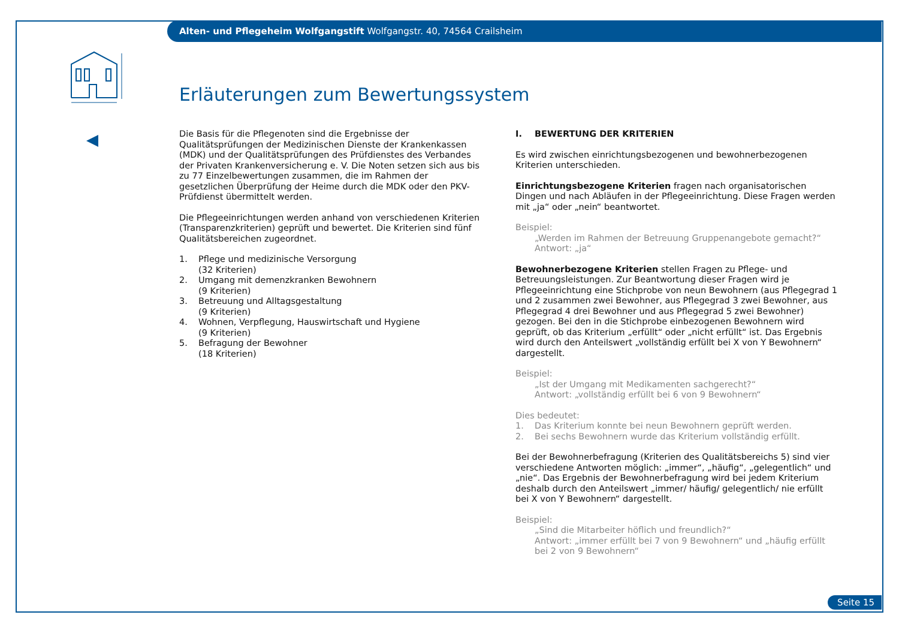Alten- und Pflegeheim Wolfgangstift Wolfgangstr. 40, 74564 Crailsheim
Erläuterungen zum Bewertungssystem
Die Basis für die Pflegenoten sind die Ergebnisse der Qualitätsprüfungen der Medizinischen Dienste der Krankenkassen (MDK) und der Qualitätsprüfungen des Prüfdienstes des Verbandes der Privaten Krankenversicherung e. V. Die Noten setzen sich aus bis zu 77 Einzelbewertungen zusammen, die im Rahmen der gesetzlichen Überprüfung der Heime durch die MDK oder den PKV-Prüfdienst übermittelt werden.
Die Pflegeeinrichtungen werden anhand von verschiedenen Kriterien (Transparenzkriterien) geprüft und bewertet. Die Kriterien sind fünf Qualitätsbereichen zugeordnet.
1. Pflege und medizinische Versorgung
(32 Kriterien)
2. Umgang mit demenzkranken Bewohnern
(9 Kriterien)
3. Betreuung und Alltagsgestaltung
(9 Kriterien)
4. Wohnen, Verpflegung, Hauswirtschaft und Hygiene
(9 Kriterien)
5. Befragung der Bewohner
(18 Kriterien)
I. BEWERTUNG DER KRITERIEN
Es wird zwischen einrichtungsbezogenen und bewohnerbezogenen Kriterien unterschieden.
Einrichtungsbezogene Kriterien fragen nach organisatorischen Dingen und nach Abläufen in der Pflegeeinrichtung. Diese Fragen werden mit „ja“ oder „nein“ beantwortet.
Beispiel:
„Werden im Rahmen der Betreuung Gruppenangebote gemacht?“
Antwort: „ja“
Bewohnerbezogene Kriterien stellen Fragen zu Pflege- und Betreuungsleistungen. Zur Beantwortung dieser Fragen wird je Pflegeeinrichtung eine Stichprobe von neun Bewohnern (aus Pflegegrad 1 und 2 zusammen zwei Bewohner, aus Pflegegrad 3 zwei Bewohner, aus Pflegegrad 4 drei Bewohner und aus Pflegegrad 5 zwei Bewohner) gezogen. Bei den in die Stichprobe einbezogenen Bewohnern wird geprüft, ob das Kriterium „erfüllt“ oder „nicht erfüllt“ ist. Das Ergebnis wird durch den Anteilswert „vollständig erfüllt bei X von Y Bewohnern“ dargestellt.
Beispiel:
„Ist der Umgang mit Medikamenten sachgerecht?“
Antwort: „vollständig erfüllt bei 6 von 9 Bewohnern“
Dies bedeutet:
1. Das Kriterium konnte bei neun Bewohnern geprüft werden.
2. Bei sechs Bewohnern wurde das Kriterium vollständig erfüllt.
Bei der Bewohnerbefragung (Kriterien des Qualitätsbereichs 5) sind vier verschiedene Antworten möglich: „immer“, „häufig“, „gelegentlich“ und „nie“. Das Ergebnis der Bewohnerbefragung wird bei jedem Kriterium deshalb durch den Anteilswert „immer/ häufig/ gelegentlich/ nie erfüllt bei X von Y Bewohnern“ dargestellt.
Beispiel:
„Sind die Mitarbeiter höflich und freundlich?“
Antwort: „immer erfüllt bei 7 von 9 Bewohnern“ und „häufig erfüllt bei 2 von 9 Bewohnern“
Seite 15